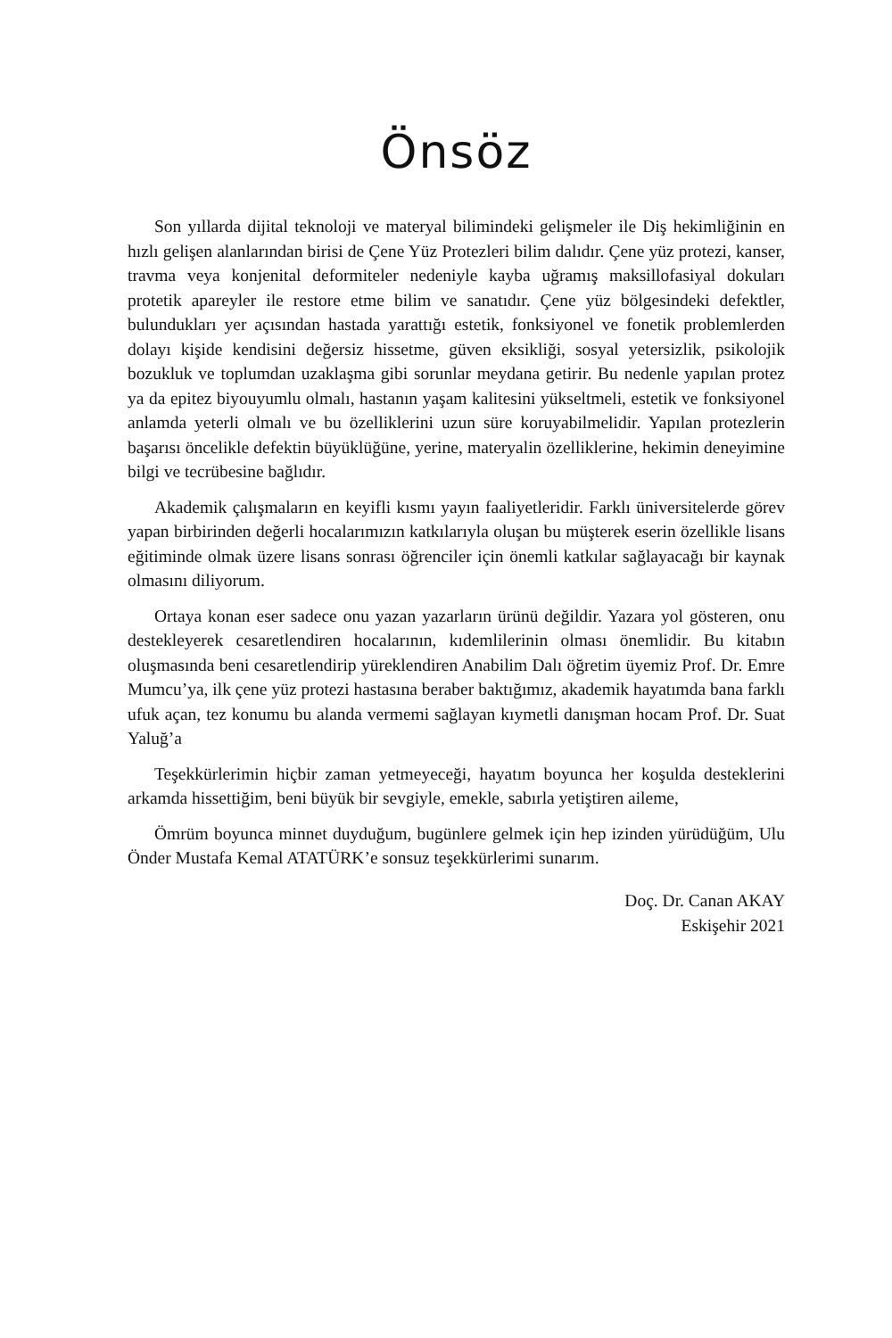Önsöz
Son yıllarda dijital teknoloji ve materyal bilimindeki gelişmeler ile Diş hekimliğinin en hızlı gelişen alanlarından birisi de Çene Yüz Protezleri bilim dalıdır. Çene yüz protezi, kanser, travma veya konjenital deformiteler nedeniyle kayba uğramış maksillofasiyal dokuları protetik apareyler ile restore etme bilim ve sanatıdır. Çene yüz bölgesindeki defektler, bulundukları yer açısından hastada yarattığı estetik, fonksiyonel ve fonetik problemlerden dolayı kişide kendisini değersiz hissetme, güven eksikliği, sosyal yetersizlik, psikolojik bozukluk ve toplumdan uzaklaşma gibi sorunlar meydana getirir. Bu nedenle yapılan protez ya da epitez biyouyumlu olmalı, hastanın yaşam kalitesini yükseltmeli, estetik ve fonksiyonel anlamda yeterli olmalı ve bu özelliklerini uzun süre koruyabilmelidir. Yapılan protezlerin başarısı öncelikle defektin büyüklüğüne, yerine, materyalin özelliklerine, hekimin deneyimine bilgi ve tecrübesine bağlıdır.
Akademik çalışmaların en keyifli kısmı yayın faaliyetleridir. Farklı üniversitelerde görev yapan birbirinden değerli hocalarımızın katkılarıyla oluşan bu müşterek eserin özellikle lisans eğitiminde olmak üzere lisans sonrası öğrenciler için önemli katkılar sağlayacağı bir kaynak olmasını diliyorum.
Ortaya konan eser sadece onu yazan yazarların ürünü değildir. Yazara yol gösteren, onu destekleyerek cesaretlendiren hocalarının, kıdemlilerinin olması önemlidir. Bu kitabın oluşmasında beni cesaretlendirip yüreklendiren Anabilim Dalı öğretim üyemiz Prof. Dr. Emre Mumcu’ya, ilk çene yüz protezi hastasına beraber baktığımız, akademik hayatımda bana farklı ufuk açan, tez konumu bu alanda vermemi sağlayan kıymetli danışman hocam Prof. Dr. Suat Yaluğ’a
Teşekkürlerimin hiçbir zaman yetmeyeceği, hayatım boyunca her koşulda desteklerini arkamda hissettiğim, beni büyük bir sevgiyle, emekle, sabırla yetiştiren aileme,
Ömrüm boyunca minnet duyduğum, bugünlere gelmek için hep izinden yürüdüğüm, Ulu Önder Mustafa Kemal ATATÜRK’e sonsuz teşekkürlerimi sunarım.
Doç. Dr. Canan AKAY
Eskişehir 2021